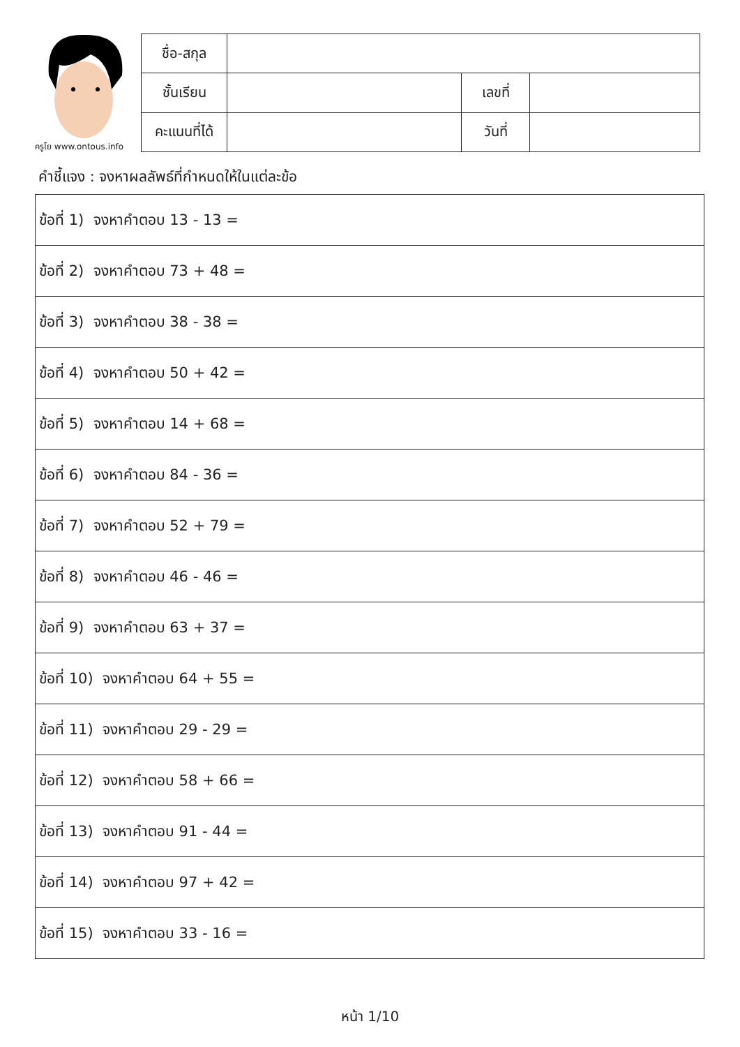ครูโย www.ontous.info
| ชื่อ-สกุล | | | |
| ชั้นเรียน | | เลขที่ | |
| คะแนนที่ได้ | | วันที่ | |
คำชี้แจง : จงหาผลลัพธ์ที่กำหนดให้ในแต่ละข้อ
| ข้อที่ 1) จงหาคำตอบ 13 - 13 = |
| ข้อที่ 2) จงหาคำตอบ 73 + 48 = |
| ข้อที่ 3) จงหาคำตอบ 38 - 38 = |
| ข้อที่ 4) จงหาคำตอบ 50 + 42 = |
| ข้อที่ 5) จงหาคำตอบ 14 + 68 = |
| ข้อที่ 6) จงหาคำตอบ 84 - 36 = |
| ข้อที่ 7) จงหาคำตอบ 52 + 79 = |
| ข้อที่ 8) จงหาคำตอบ 46 - 46 = |
| ข้อที่ 9) จงหาคำตอบ 63 + 37 = |
| ข้อที่ 10) จงหาคำตอบ 64 + 55 = |
| ข้อที่ 11) จงหาคำตอบ 29 - 29 = |
| ข้อที่ 12) จงหาคำตอบ 58 + 66 = |
| ข้อที่ 13) จงหาคำตอบ 91 - 44 = |
| ข้อที่ 14) จงหาคำตอบ 97 + 42 = |
| ข้อที่ 15) จงหาคำตอบ 33 - 16 = |
หน้า 1/10